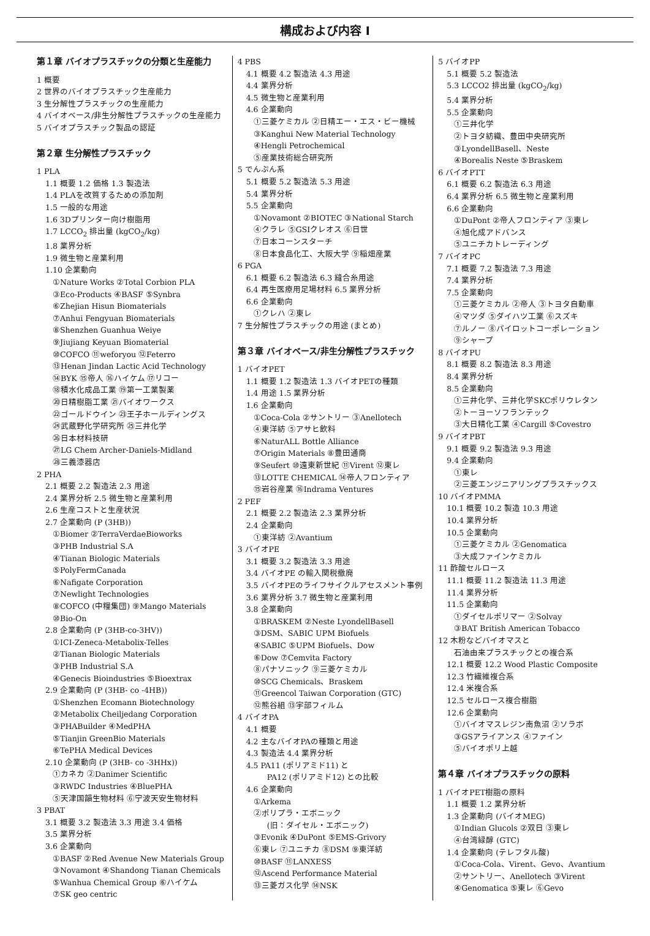構成および内容 Ⅰ
第１章 バイオプラスチックの分類と生産能力
1 概要
2 世界のバイオプラスチック生産能力
3 生分解性プラスチックの生産能力
4 バイオベース/非生分解性プラスチックの生産能力
5 バイオプラスチック製品の認証
第２章 生分解性プラスチック
1 PLA
1.1 概要 1.2 価格 1.3 製造法
1.4 PLAを改質するための添加剤
1.5 一般的な用途
1.6 3Dプリンター向け樹脂用
1.7 LCCO<sub>2</sub> 排出量 (kgCO<sub>2</sub>/kg)
1.8 業界分析
1.9 微生物と産業利用
1.10 企業動向
①Nature Works ②Total Corbion PLA
③Eco-Products ④BASF ⑤Synbra
⑥Zhejian Hisun Biomaterials
⑦Anhui Fengyuan Biomaterials
⑧Shenzhen Guanhua Weiye
⑨Jiujiang Keyuan Biomaterial
⑩COFCO ⑪weforyou ⑫Feterro
⑬Henan Jindan Lactic Acid Technology
⑭BYK ⑮帝人 ⑯ハイケム ⑰リコー
⑱積水化成品工業 ⑲第一工業製薬
⑳日精樹脂工業 ㉑バイオワークス
㉒ゴールドウイン ㉓王子ホールディングス
㉔武蔵野化学研究所 ㉕三井化学
㉖日本材料技研
㉗LG Chem Archer-Daniels-Midland
㉘三義漆器店
2 PHA
2.1 概要 2.2 製造法 2.3 用途
2.4 業界分析 2.5 微生物と産業利用
2.6 生産コストと生産状況
2.7 企業動向 (P (3HB))
①Biomer ②TerraVerdaeBioworks
③PHB Industrial S.A
④Tianan Biologic Materials
⑤PolyFermCanada
⑥Nafigate Corporation
⑦Newlight Technologies
⑧COFCO (中糧集団) ⑨Mango Materials
⑩Bio-On
2.8 企業動向 (P (3HB-co-3HV))
①ICI-Zeneca-Metabolix-Telles
②Tianan Biologic Materials
③PHB Industrial S.A
④Genecis Bioindustries ⑤Bioextrax
2.9 企業動向 (P (3HB- co -4HB))
①Shenzhen Ecomann Biotechnology
②Metabolix Cheiljedang Corporation
③PHABuilder ④MedPHA
⑤Tianjin GreenBio Materials
⑥TePHA Medical Devices
2.10 企業動向 (P (3HB- co -3HHx))
①カネカ ②Danimer Scientific
③RWDC Industries ④BluePHA
⑤天津国韻生物材料 ⑥宁波天安生物材料
3 PBAT
3.1 概要 3.2 製造法 3.3 用途 3.4 価格
3.5 業界分析
3.6 企業動向
①BASF ②Red Avenue New Materials Group
③Novamont ④Shandong Tianan Chemicals
⑤Wanhua Chemical Group ⑥ハイケム
⑦SK geo centric
4 PBS
4.1 概要 4.2 製造法 4.3 用途
4.4 業界分析
4.5 微生物と産業利用
4.6 企業動向
①三菱ケミカル ②日精エー・エス・ビー機械
③Kanghui New Material Technology
④Hengli Petrochemical
⑤産業技術総合研究所
5 でんぷん系
5.1 概要 5.2 製造法 5.3 用途
5.4 業界分析
5.5 企業動向
①Novamont ②BIOTEC ③National Starch
④クラレ ⑤GSIクレオス ⑥日世
⑦日本コーンスターチ
⑧日本食品化工、大阪大学 ⑨稲畑産業
6 PGA
6.1 概要 6.2 製造法 6.3 縫合糸用途
6.4 再生医療用足場材料 6.5 業界分析
6.6 企業動向
①クレハ ②東レ
7 生分解性プラスチックの用途 (まとめ)
第３章 バイオベース/非生分解性プラスチック
1 バイオPET
1.1 概要 1.2 製造法 1.3 バイオPETの種類
1.4 用途 1.5 業界分析
1.6 企業動向
①Coca-Cola ②サントリー ③Anellotech
④東洋紡 ⑤アサヒ飲料
⑥NaturALL Bottle Alliance
⑦Origin Materials ⑧豊田通商
⑨Seufert ⑩遠東新世紀 ⑪Virent ⑫東レ
⑬LOTTE CHEMICAL ⑭帝人フロンティア
⑮岩谷産業 ⑯Indrama Ventures
2 PEF
2.1 概要 2.2 製造法 2.3 業界分析
2.4 企業動向
①東洋紡 ②Avantium
3 バイオPE
3.1 概要 3.2 製造法 3.3 用途
3.4 バイオPE の輸入関税撤廃
3.5 バイオPEのライフサイクルアセスメント事例
3.6 業界分析 3.7 微生物と産業利用
3.8 企業動向
①BRASKEM ②Neste LyondellBasell
③DSM、SABIC UPM Biofuels
④SABIC ⑤UPM Biofuels、Dow
⑥Dow ⑦Cemvita Factory
⑧パナソニック ⑨三菱ケミカル
⑩SCG Chemicals、Braskem
⑪Greencol Taiwan Corporation (GTC)
⑫熊谷組 ⑬宇部フィルム
4 バイオPA
4.1 概要
4.2 主なバイオPAの種類と用途
4.3 製造法 4.4 業界分析
4.5 PA11 (ポリアミド11) と
PA12 (ポリアミド12) との比較
4.6 企業動向
①Arkema
②ポリプラ・エボニック
(旧：ダイセル・エボニック)
③Evonik ④DuPont ⑤EMS-Grivory
⑥東レ ⑦ユニチカ ⑧DSM ⑨東洋紡
⑩BASF ⑪LANXESS
⑫Ascend Performance Material
⑬三菱ガス化学 ⑭NSK
5 バイオPP
5.1 概要 5.2 製造法
5.3 LCCO2 排出量 (kgCO<sub>2</sub>/kg)
5.4 業界分析
5.5 企業動向
①三井化学
②トヨタ紡織、豊田中央研究所
③LyondellBasell、Neste
④Borealis Neste ⑤Braskem
6 バイオPTT
6.1 概要 6.2 製造法 6.3 用途
6.4 業界分析 6.5 微生物と産業利用
6.6 企業動向
①DuPont ②帝人フロンティア ③東レ
④旭化成アドバンス
⑤ユニチカトレーディング
7 バイオPC
7.1 概要 7.2 製造法 7.3 用途
7.4 業界分析
7.5 企業動向
①三菱ケミカル ②帝人 ③トヨタ自動車
④マツダ ⑤ダイハツ工業 ⑥スズキ
⑦ルノー ⑧パイロットコーポレーション
⑨シャープ
8 バイオPU
8.1 概要 8.2 製造法 8.3 用途
8.4 業界分析
8.5 企業動向
①三井化学、三井化学SKCポリウレタン
②トーヨーソフランテック
③大日精化工業 ④Cargill ⑤Covestro
9 バイオPBT
9.1 概要 9.2 製造法 9.3 用途
9.4 企業動向
①東レ
②三菱エンジニアリングプラスチックス
10 バイオPMMA
10.1 概要 10.2 製造 10.3 用途
10.4 業界分析
10.5 企業動向
①三菱ケミカル ②Genomatica
③大成ファインケミカル
11 酢酸セルロース
11.1 概要 11.2 製造法 11.3 用途
11.4 業界分析
11.5 企業動向
①ダイセルポリマー ②Solvay
③BAT British American Tobacco
12 木粉などバイオマスと
石油由来プラスチックとの複合系
12.1 概要 12.2 Wood Plastic Composite
12.3 竹繊維複合系
12.4 米複合系
12.5 セルロース複合樹脂
12.6 企業動向
①バイオマスレジン南魚沼 ②ソラボ
③GSアライアンス ④ファイン
⑤バイオポリ上越
第４章 バイオプラスチックの原料
1 バイオPET樹脂の原料
1.1 概要 1.2 業界分析
1.3 企業動向 (バイオMEG)
①Indian Glucols ②双日 ③東レ
④台湾緑醇 (GTC)
1.4 企業動向 (テレフタル酸)
①Coca-Cola、Virent、Gevo、Avantium
②サントリー、Anellotech ③Virent
④Genomatica ⑤東レ ⑥Gevo